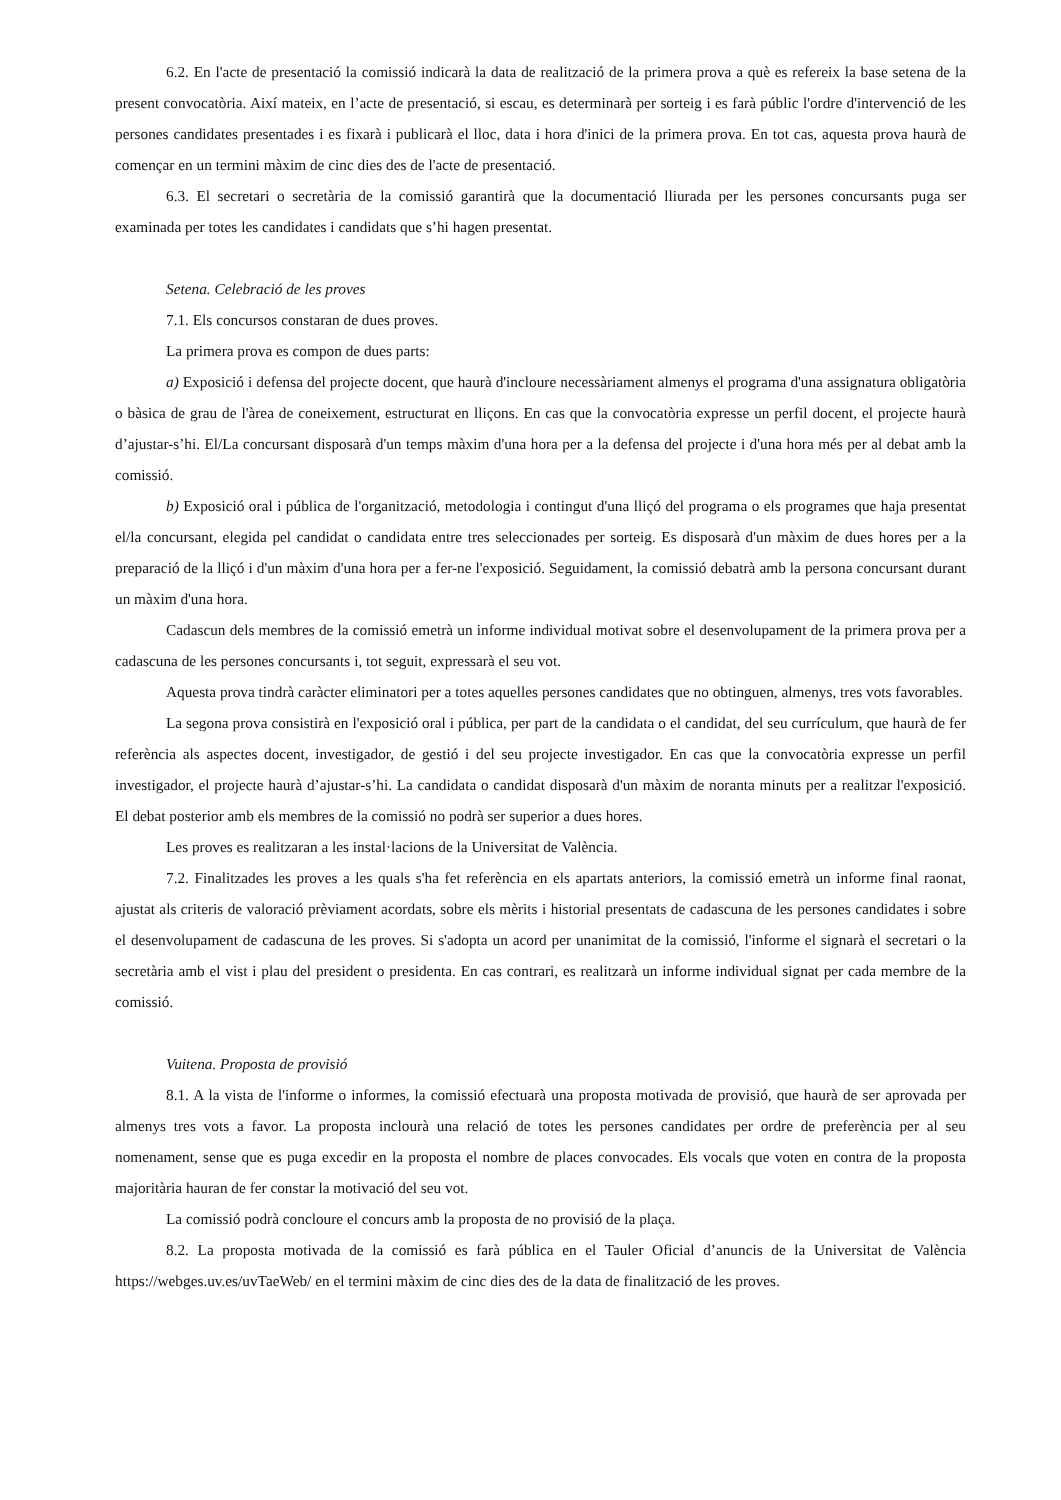6.2. En l'acte de presentació la comissió indicarà la data de realització de la primera prova a què es refereix la base setena de la present convocatòria. Així mateix, en l’acte de presentació, si escau, es determinarà per sorteig i es farà públic l'ordre d'intervenció de les persones candidates presentades i es fixarà i publicarà el lloc, data i hora d'inici de la primera prova. En tot cas, aquesta prova haurà de començar en un termini màxim de cinc dies des de l'acte de presentació.
6.3. El secretari o secretària de la comissió garantirà que la documentació lliurada per les persones concursants puga ser examinada per totes les candidates i candidats que s’hi hagen presentat.
Setena. Celebració de les proves
7.1. Els concursos constaran de dues proves.
La primera prova es compon de dues parts:
a) Exposició i defensa del projecte docent, que haurà d'incloure necessàriament almenys el programa d'una assignatura obligatòria o bàsica de grau de l'àrea de coneixement, estructurat en lliçons. En cas que la convocatòria expresse un perfil docent, el projecte haurà d’ajustar-s’hi. El/La concursant disposarà d'un temps màxim d'una hora per a la defensa del projecte i d'una hora més per al debat amb la comissió.
b) Exposició oral i pública de l'organització, metodologia i contingut d'una lliçó del programa o els programes que haja presentat el/la concursant, elegida pel candidat o candidata entre tres seleccionades per sorteig. Es disposarà d'un màxim de dues hores per a la preparació de la lliçó i d'un màxim d'una hora per a fer-ne l'exposició. Seguidament, la comissió debatrà amb la persona concursant durant un màxim d'una hora.
Cadascun dels membres de la comissió emetrà un informe individual motivat sobre el desenvolupament de la primera prova per a cadascuna de les persones concursants i, tot seguit, expressarà el seu vot.
Aquesta prova tindrà caràcter eliminatori per a totes aquelles persones candidates que no obtinguen, almenys, tres vots favorables.
La segona prova consistirà en l'exposició oral i pública, per part de la candidata o el candidat, del seu currículum, que haurà de fer referència als aspectes docent, investigador, de gestió i del seu projecte investigador. En cas que la convocatòria expresse un perfil investigador, el projecte haurà d’ajustar-s’hi. La candidata o candidat disposarà d'un màxim de noranta minuts per a realitzar l'exposició. El debat posterior amb els membres de la comissió no podrà ser superior a dues hores.
Les proves es realitzaran a les instal·lacions de la Universitat de València.
7.2. Finalitzades les proves a les quals s'ha fet referència en els apartats anteriors, la comissió emetrà un informe final raonat, ajustat als criteris de valoració prèviament acordats, sobre els mèrits i historial presentats de cadascuna de les persones candidates i sobre el desenvolupament de cadascuna de les proves. Si s'adopta un acord per unanimitat de la comissió, l'informe el signarà el secretari o la secretària amb el vist i plau del president o presidenta. En cas contrari, es realitzarà un informe individual signat per cada membre de la comissió.
Vuitena. Proposta de provisió
8.1. A la vista de l'informe o informes, la comissió efectuarà una proposta motivada de provisió, que haurà de ser aprovada per almenys tres vots a favor. La proposta inclourà una relació de totes les persones candidates per ordre de preferència per al seu nomenament, sense que es puga excedir en la proposta el nombre de places convocades. Els vocals que voten en contra de la proposta majoritària hauran de fer constar la motivació del seu vot.
La comissió podrà concloure el concurs amb la proposta de no provisió de la plaça.
8.2. La proposta motivada de la comissió es farà pública en el Tauler Oficial d’anuncis de la Universitat de València https://webges.uv.es/uvTaeWeb/ en el termini màxim de cinc dies des de la data de finalització de les proves.